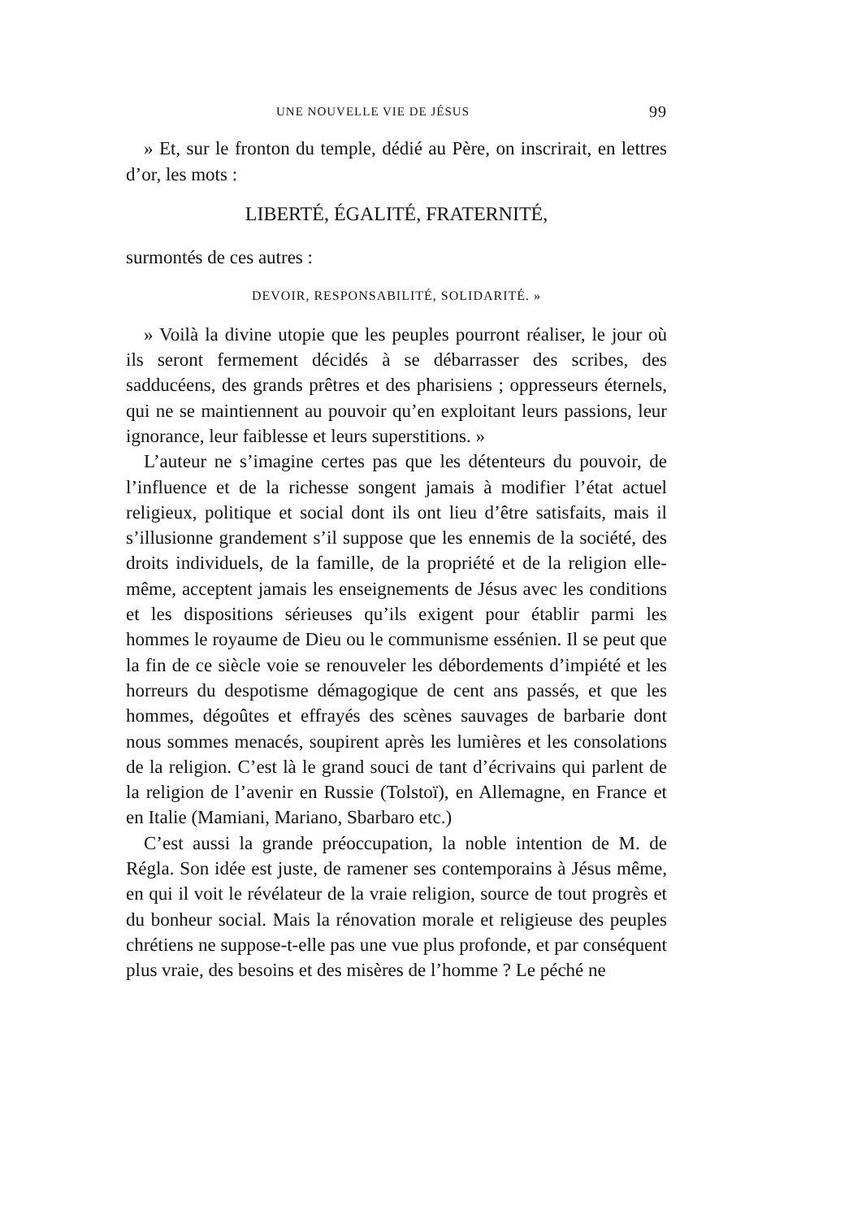UNE NOUVELLE VIE DE JÉSUS 99
» Et, sur le fronton du temple, dédié au Père, on inscrirait, en lettres d’or, les mots :
LIBERTÉ, ÉGALITÉ, FRATERNITÉ,
surmontés de ces autres :
DEVOIR, RESPONSABILITÉ, SOLIDARITÉ. »
» Voilà la divine utopie que les peuples pourront réaliser, le jour où ils seront fermement décidés à se débarrasser des scribes, des sadducéens, des grands prêtres et des pharisiens ; oppresseurs éternels, qui ne se maintiennent au pouvoir qu’en exploitant leurs passions, leur ignorance, leur faiblesse et leurs superstitions. »
L’auteur ne s’imagine certes pas que les détenteurs du pouvoir, de l’influence et de la richesse songent jamais à modifier l’état actuel religieux, politique et social dont ils ont lieu d’être satisfaits, mais il s’illusionne grandement s’il suppose que les ennemis de la société, des droits individuels, de la famille, de la propriété et de la religion elle-même, acceptent jamais les enseignements de Jésus avec les conditions et les dispositions sérieuses qu’ils exigent pour établir parmi les hommes le royaume de Dieu ou le communisme essénien. Il se peut que la fin de ce siècle voie se renouveler les débordements d’impiété et les horreurs du despotisme démagogique de cent ans passés, et que les hommes, dégoûtes et effrayés des scènes sauvages de barbarie dont nous sommes menacés, soupirent après les lumières et les consolations de la religion. C’est là le grand souci de tant d’écrivains qui parlent de la religion de l’avenir en Russie (Tolstoï), en Allemagne, en France et en Italie (Mamiani, Mariano, Sbarbaro etc.)
C’est aussi la grande préoccupation, la noble intention de M. de Régla. Son idée est juste, de ramener ses contemporains à Jésus même, en qui il voit le révélateur de la vraie religion, source de tout progrès et du bonheur social. Mais la rénovation morale et religieuse des peuples chrétiens ne suppose-t-elle pas une vue plus profonde, et par conséquent plus vraie, des besoins et des misères de l’homme ? Le péché ne